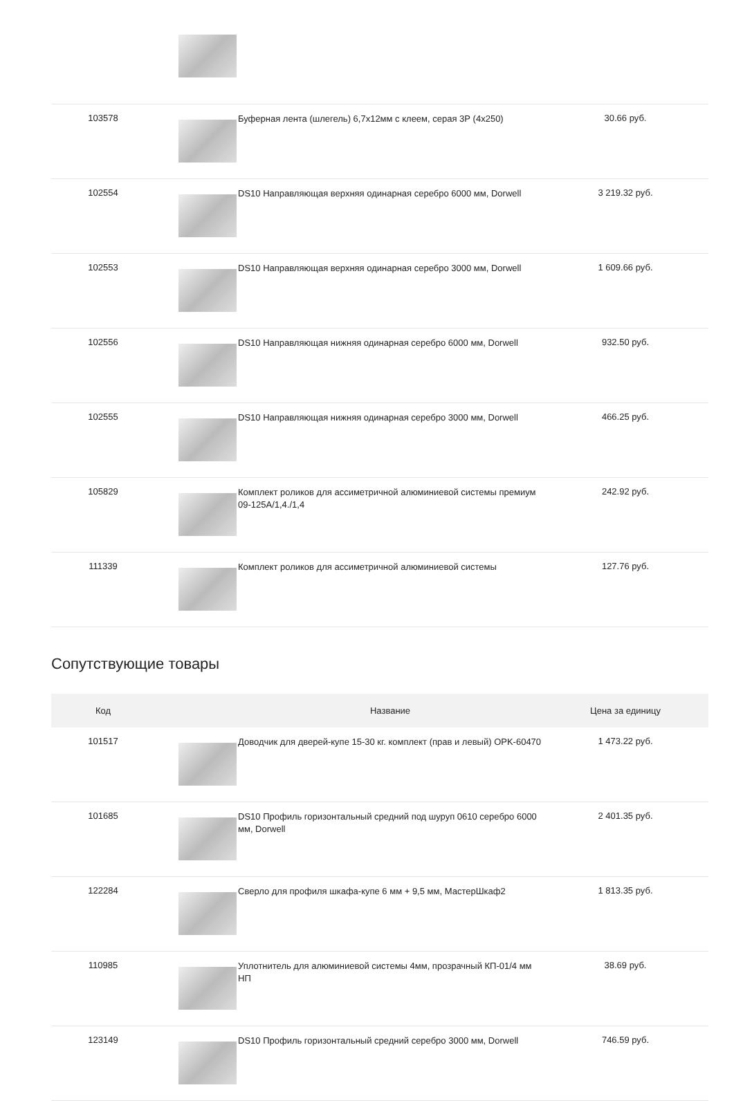| 103578 | | Буферная лента (шлегель) 6,7х12мм с клеем, серая 3Р (4х250) | 30.66 руб. |
| 102554 | | DS10 Направляющая верхняя одинарная серебро 6000 мм, Dorwell | 3 219.32 руб. |
| 102553 | | DS10 Направляющая верхняя одинарная серебро 3000 мм, Dorwell | 1 609.66 руб. |
| 102556 | | DS10 Направляющая нижняя одинарная серебро 6000 мм, Dorwell | 932.50 руб. |
| 102555 | | DS10 Направляющая нижняя одинарная серебро 3000 мм, Dorwell | 466.25 руб. |
| 105829 | | Комплект роликов для ассиметричной алюминиевой системы премиум 09-125А/1,4./1,4 | 242.92 руб. |
| 111339 | | Комплект роликов для ассиметричной алюминиевой системы | 127.76 руб. |
Сопутствующие товары
| Код | | Название | Цена за единицу |
| --- | --- | --- | --- |
| 101517 | | Доводчик для дверей-купе 15-30 кг. комплект (прав и левый) OPK-60470 | 1 473.22 руб. |
| 101685 | | DS10 Профиль горизонтальный средний под шуруп 0610 серебро 6000 мм, Dorwell | 2 401.35 руб. |
| 122284 | | Сверло для профиля шкафа-купе 6 мм + 9,5 мм, МастерШкаф2 | 1 813.35 руб. |
| 110985 | | Уплотнитель для алюминиевой системы 4мм, прозрачный КП-01/4 мм НП | 38.69 руб. |
| 123149 | | DS10 Профиль горизонтальный средний серебро 3000 мм, Dorwell | 746.59 руб. |